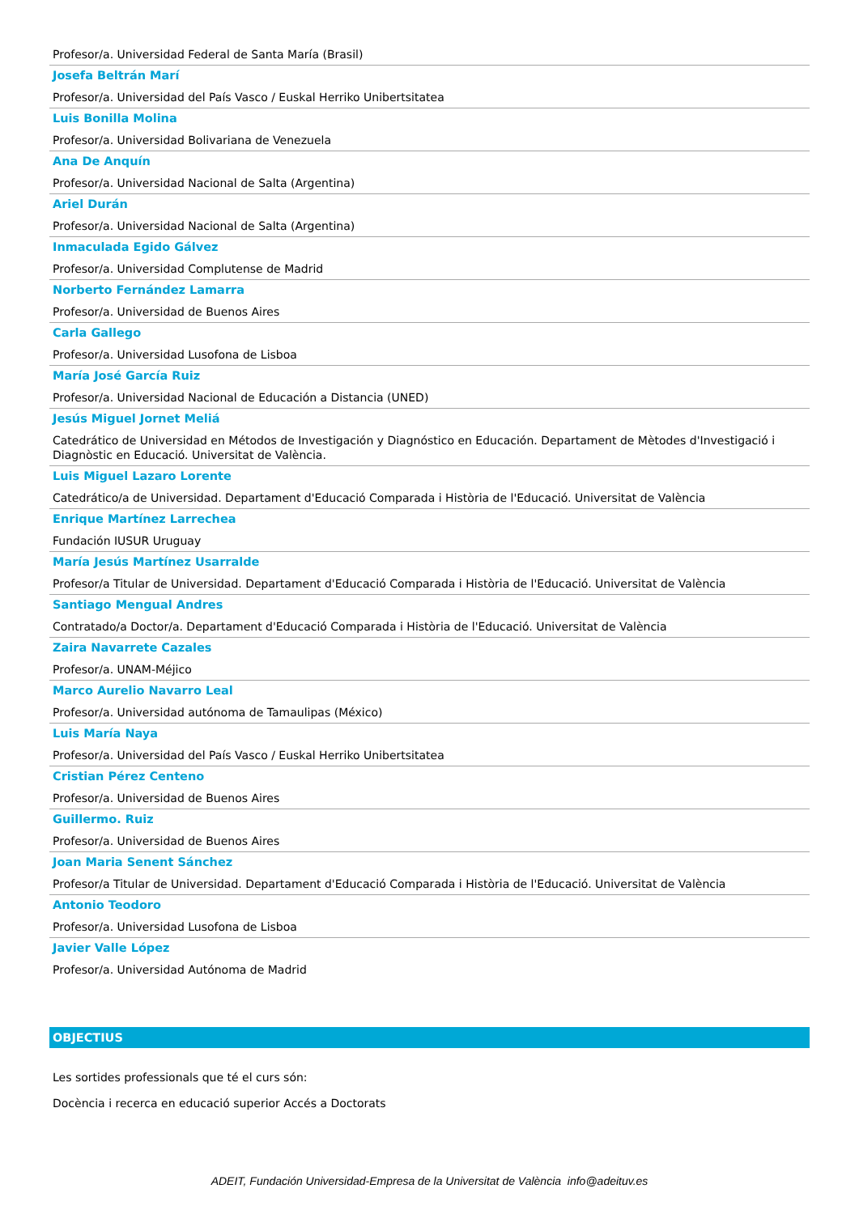Profesor/a. Universidad Federal de Santa María (Brasil)
Josefa Beltrán Marí
Profesor/a. Universidad del País Vasco / Euskal Herriko Unibertsitatea
Luis Bonilla Molina
Profesor/a. Universidad Bolivariana de Venezuela
Ana De Anquín
Profesor/a. Universidad Nacional de Salta (Argentina)
Ariel Durán
Profesor/a. Universidad Nacional de Salta (Argentina)
Inmaculada Egido Gálvez
Profesor/a. Universidad Complutense de Madrid
Norberto Fernández Lamarra
Profesor/a. Universidad de Buenos Aires
Carla Gallego
Profesor/a. Universidad Lusofona de Lisboa
María José García Ruiz
Profesor/a. Universidad Nacional de Educación a Distancia (UNED)
Jesús Miguel Jornet Meliá
Catedrático de Universidad en Métodos de Investigación y Diagnóstico en Educación. Departament de Mètodes d'Investigació i Diagnòstic en Educació. Universitat de València.
Luis Miguel Lazaro Lorente
Catedrático/a de Universidad. Departament d'Educació Comparada i Història de l'Educació. Universitat de València
Enrique Martínez Larrechea
Fundación IUSUR Uruguay
María Jesús Martínez Usarralde
Profesor/a Titular de Universidad. Departament d'Educació Comparada i Història de l'Educació. Universitat de València
Santiago Mengual Andres
Contratado/a Doctor/a. Departament d'Educació Comparada i Història de l'Educació. Universitat de València
Zaira Navarrete Cazales
Profesor/a. UNAM-Méjico
Marco Aurelio Navarro Leal
Profesor/a. Universidad autónoma de Tamaulipas (México)
Luis María Naya
Profesor/a. Universidad del País Vasco / Euskal Herriko Unibertsitatea
Cristian Pérez Centeno
Profesor/a. Universidad de Buenos Aires
Guillermo. Ruiz
Profesor/a. Universidad de Buenos Aires
Joan Maria Senent Sánchez
Profesor/a Titular de Universidad. Departament d'Educació Comparada i Història de l'Educació. Universitat de València
Antonio Teodoro
Profesor/a. Universidad Lusofona de Lisboa
Javier Valle López
Profesor/a. Universidad Autónoma de Madrid
OBJECTIUS
Les sortides professionals que té el curs són:
Docència i recerca en educació superior Accés a Doctorats
ADEIT, Fundación Universidad-Empresa de la Universitat de València info@adeituv.es